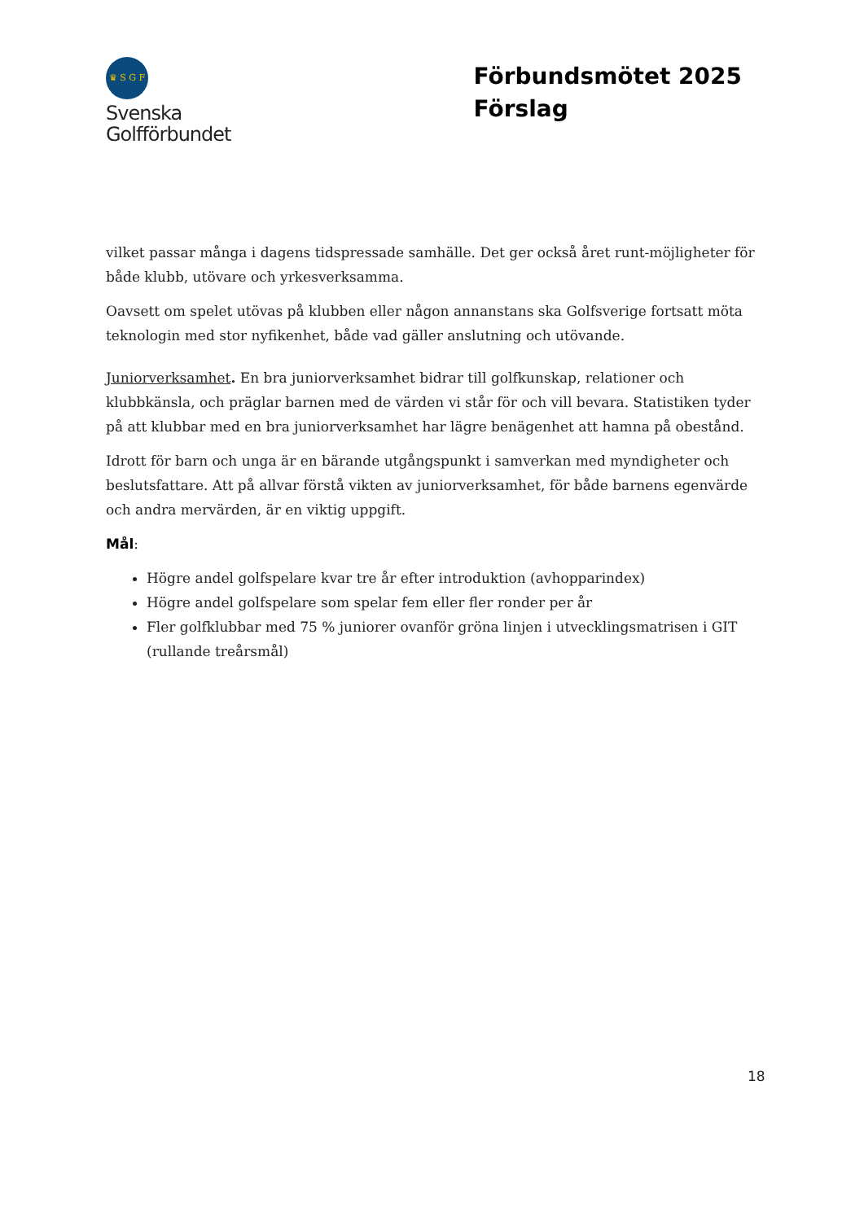♛ S G F
Svenska
Golfförbundet
Förbundsmötet 2025
Förslag
vilket passar många i dagens tidspressade samhälle. Det ger också året runt-möjligheter för både klubb, utövare och yrkesverksamma.
Oavsett om spelet utövas på klubben eller någon annanstans ska Golfsverige fortsatt möta teknologin med stor nyfikenhet, både vad gäller anslutning och utövande.
Juniorverksamhet. En bra juniorverksamhet bidrar till golfkunskap, relationer och klubbkänsla, och präglar barnen med de värden vi står för och vill bevara. Statistiken tyder på att klubbar med en bra juniorverksamhet har lägre benägenhet att hamna på obestånd.
Idrott för barn och unga är en bärande utgångspunkt i samverkan med myndigheter och beslutsfattare. Att på allvar förstå vikten av juniorverksamhet, för både barnens egenvärde och andra mervärden, är en viktig uppgift.
Mål:
Högre andel golfspelare kvar tre år efter introduktion (avhopparindex)
Högre andel golfspelare som spelar fem eller fler ronder per år
Fler golfklubbar med 75 % juniorer ovanför gröna linjen i utvecklingsmatrisen i GIT (rullande treårsmål)
18